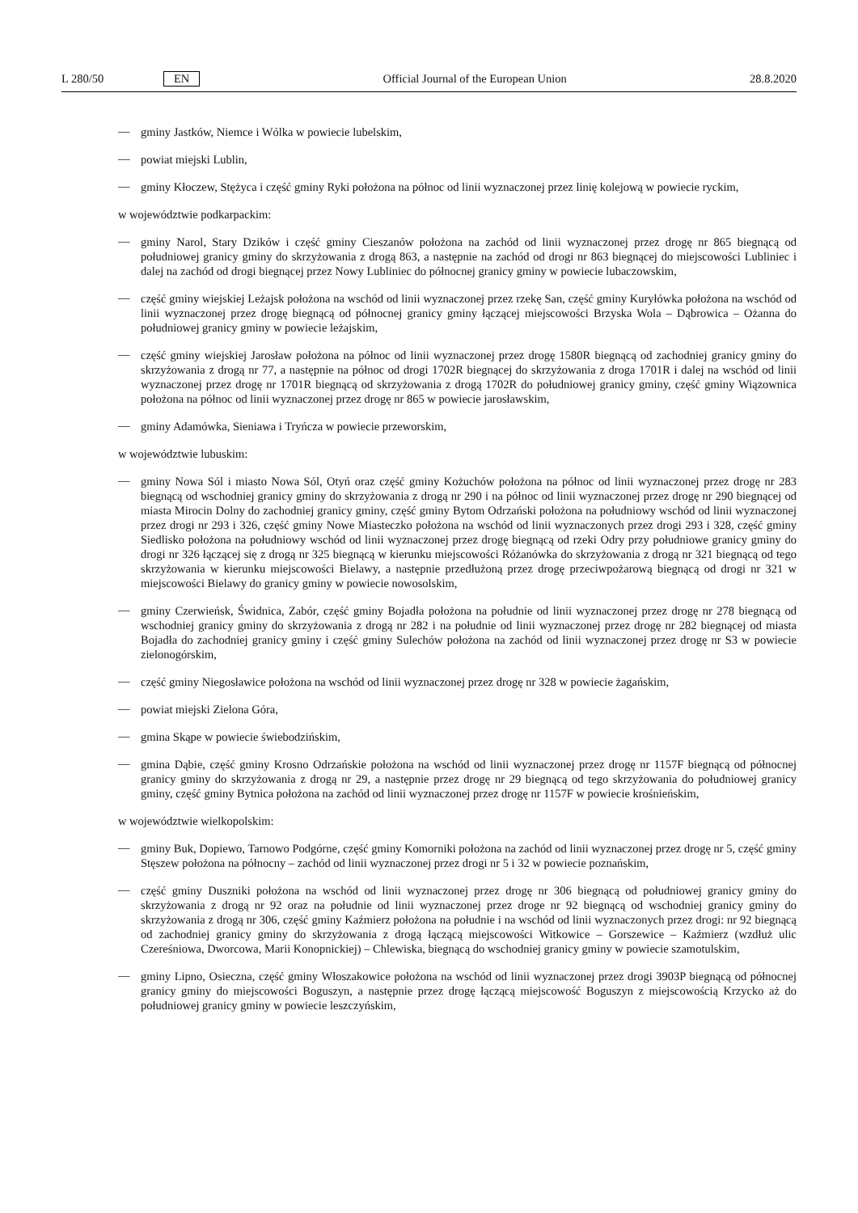L 280/50 EN Official Journal of the European Union 28.8.2020
—
gminy Jastków, Niemce i Wólka w powiecie lubelskim,
—
powiat miejski Lublin,
—
gminy Kłoczew, Stężyca i część gminy Ryki położona na północ od linii wyznaczonej przez linię kolejową w powiecie ryckim,
w województwie podkarpackim:
—
gminy Narol, Stary Dzików i część gminy Cieszanów położona na zachód od linii wyznaczonej przez drogę nr 865 biegnącą od południowej granicy gminy do skrzyżowania z drogą 863, a następnie na zachód od drogi nr 863 biegnącej do miejscowości Lubliniec i dalej na zachód od drogi biegnącej przez Nowy Lubliniec do północnej granicy gminy w powiecie lubaczowskim,
—
część gminy wiejskiej Leżajsk położona na wschód od linii wyznaczonej przez rzekę San, część gminy Kuryłówka położona na wschód od linii wyznaczonej przez drogę biegnącą od północnej granicy gminy łączącej miejscowości Brzyska Wola – Dąbrowica – Ożanna do południowej granicy gminy w powiecie leżajskim,
—
część gminy wiejskiej Jarosław położona na północ od linii wyznaczonej przez drogę 1580R biegnącą od zachodniej granicy gminy do skrzyżowania z drogą nr 77, a następnie na północ od drogi 1702R biegnącej do skrzyżowania z droga 1701R i dalej na wschód od linii wyznaczonej przez drogę nr 1701R biegnącą od skrzyżowania z drogą 1702R do południowej granicy gminy, część gminy Wiązownica położona na północ od linii wyznaczonej przez drogę nr 865 w powiecie jarosławskim,
—
gminy Adamówka, Sieniawa i Tryńcza w powiecie przeworskim,
w województwie lubuskim:
—
gminy Nowa Sól i miasto Nowa Sól, Otyń oraz część gminy Kożuchów położona na północ od linii wyznaczonej przez drogę nr 283 biegnącą od wschodniej granicy gminy do skrzyżowania z drogą nr 290 i na północ od linii wyznaczonej przez drogę nr 290 biegnącej od miasta Mirocin Dolny do zachodniej granicy gminy, część gminy Bytom Odrzański położona na południowy wschód od linii wyznaczonej przez drogi nr 293 i 326, część gminy Nowe Miasteczko położona na wschód od linii wyznaczonych przez drogi 293 i 328, część gminy Siedlisko położona na południowy wschód od linii wyznaczonej przez drogę biegnącą od rzeki Odry przy południowe granicy gminy do drogi nr 326 łączącej się z drogą nr 325 biegnącą w kierunku miejscowości Różanówka do skrzyżowania z drogą nr 321 biegnącą od tego skrzyżowania w kierunku miejscowości Bielawy, a następnie przedłużoną przez drogę przeciwpożarową biegnącą od drogi nr 321 w miejscowości Bielawy do granicy gminy w powiecie nowosolskim,
—
gminy Czerwieńsk, Świdnica, Zabór, część gminy Bojadła położona na południe od linii wyznaczonej przez drogę nr 278 biegnącą od wschodniej granicy gminy do skrzyżowania z drogą nr 282 i na południe od linii wyznaczonej przez drogę nr 282 biegnącej od miasta Bojadła do zachodniej granicy gminy i część gminy Sulechów położona na zachód od linii wyznaczonej przez drogę nr S3 w powiecie zielonogórskim,
—
część gminy Niegosławice położona na wschód od linii wyznaczonej przez drogę nr 328 w powiecie żagańskim,
—
powiat miejski Zielona Góra,
—
gmina Skąpe w powiecie świebodzińskim,
—
gmina Dąbie, część gminy Krosno Odrzańskie położona na wschód od linii wyznaczonej przez drogę nr 1157F biegnącą od północnej granicy gminy do skrzyżowania z drogą nr 29, a następnie przez drogę nr 29 biegnącą od tego skrzyżowania do południowej granicy gminy, część gminy Bytnica położona na zachód od linii wyznaczonej przez drogę nr 1157F w powiecie krośnieńskim,
w województwie wielkopolskim:
—
gminy Buk, Dopiewo, Tarnowo Podgórne, część gminy Komorniki położona na zachód od linii wyznaczonej przez drogę nr 5, część gminy Stęszew położona na północny – zachód od linii wyznaczonej przez drogi nr 5 i 32 w powiecie poznańskim,
—
część gminy Duszniki położona na wschód od linii wyznaczonej przez drogę nr 306 biegnącą od południowej granicy gminy do skrzyżowania z drogą nr 92 oraz na południe od linii wyznaczonej przez droge nr 92 biegnącą od wschodniej granicy gminy do skrzyżowania z drogą nr 306, część gminy Kaźmierz położona na południe i na wschód od linii wyznaczonych przez drogi: nr 92 biegnącą od zachodniej granicy gminy do skrzyżowania z drogą łączącą miejscowości Witkowice – Gorszewice – Kaźmierz (wzdłuż ulic Czereśniowa, Dworcowa, Marii Konopnickiej) – Chlewiska, biegnącą do wschodniej granicy gminy w powiecie szamotulskim,
—
gminy Lipno, Osieczna, część gminy Włoszakowice położona na wschód od linii wyznaczonej przez drogi 3903P biegnącą od północnej granicy gminy do miejscowości Boguszyn, a następnie przez drogę łączącą miejscowość Boguszyn z miejscowością Krzycko aż do południowej granicy gminy w powiecie leszczyńskim,